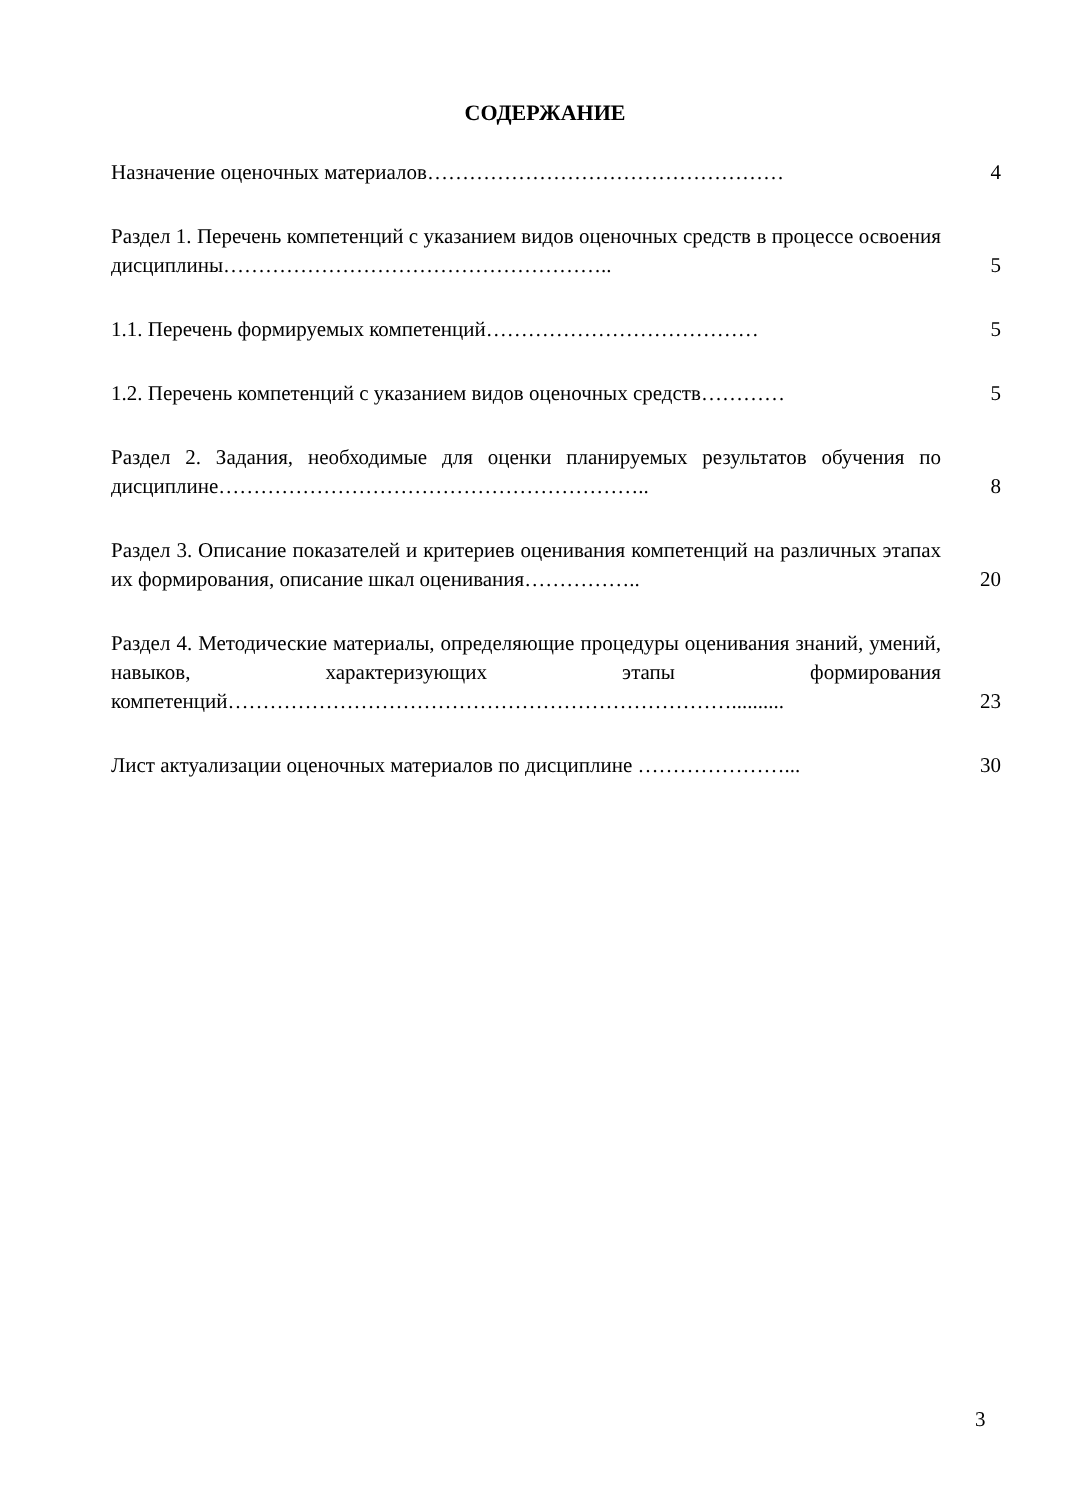СОДЕРЖАНИЕ
Назначение оценочных материалов……………………………………………
4
Раздел 1. Перечень компетенций с указанием видов оценочных средств в процессе освоения дисциплины………………………………………………..
5
1.1. Перечень формируемых компетенций…………………………………
5
1.2. Перечень компетенций с указанием видов оценочных средств…………
5
Раздел 2. Задания, необходимые для оценки планируемых результатов обучения по дисциплине……………………………………………………..
8
Раздел 3. Описание показателей и критериев оценивания компетенций на различных этапах их формирования, описание шкал оценивания……………..
20
Раздел 4. Методические материалы, определяющие процедуры оценивания знаний, умений, навыков, характеризующих этапы формирования компетенций………………………………………………………………..........
23
Лист актуализации оценочных материалов по дисциплине …………………...
30
3